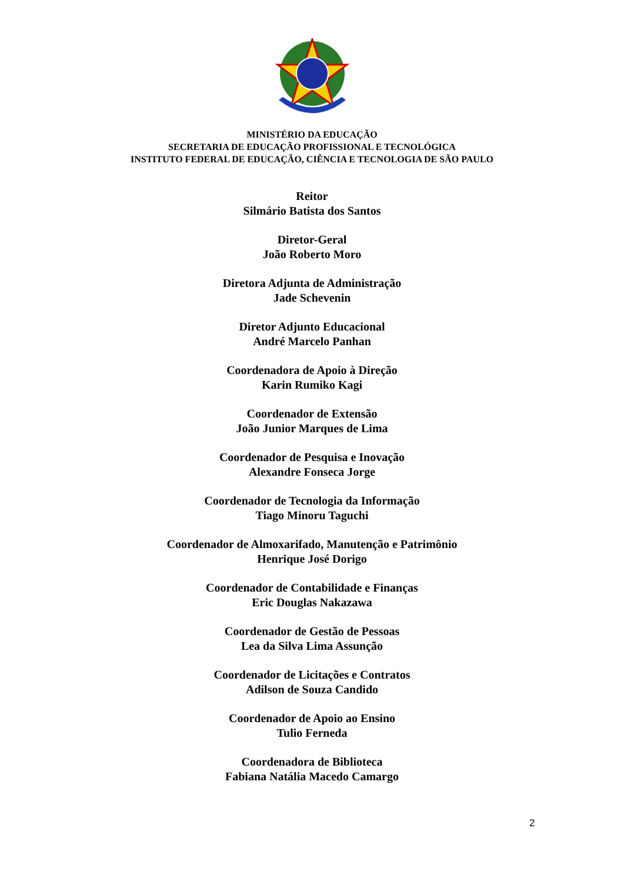MINISTÉRIO DA EDUCAÇÃO
SECRETARIA DE EDUCAÇÃO PROFISSIONAL E TECNOLÓGICA
INSTITUTO FEDERAL DE EDUCAÇÃO, CIÊNCIA E TECNOLOGIA DE SÃO PAULO
Reitor
Silmário Batista dos Santos
Diretor-Geral
João Roberto Moro
Diretora Adjunta de Administração
Jade Schevenin
Diretor Adjunto Educacional
André Marcelo Panhan
Coordenadora de Apoio à Direção
Karin Rumiko Kagi
Coordenador de Extensão
João Junior Marques de Lima
Coordenador de Pesquisa e Inovação
Alexandre Fonseca Jorge
Coordenador de Tecnologia da Informação
Tiago Minoru Taguchi
Coordenador de Almoxarifado, Manutenção e Patrimônio
Henrique José Dorigo
Coordenador de Contabilidade e Finanças
Eric Douglas Nakazawa
Coordenador de Gestão de Pessoas
Lea da Silva Lima Assunção
Coordenador de Licitações e Contratos
Adilson de Souza Candido
Coordenador de Apoio ao Ensino
Tulio Ferneda
Coordenadora de Biblioteca
Fabiana Natália Macedo Camargo
2